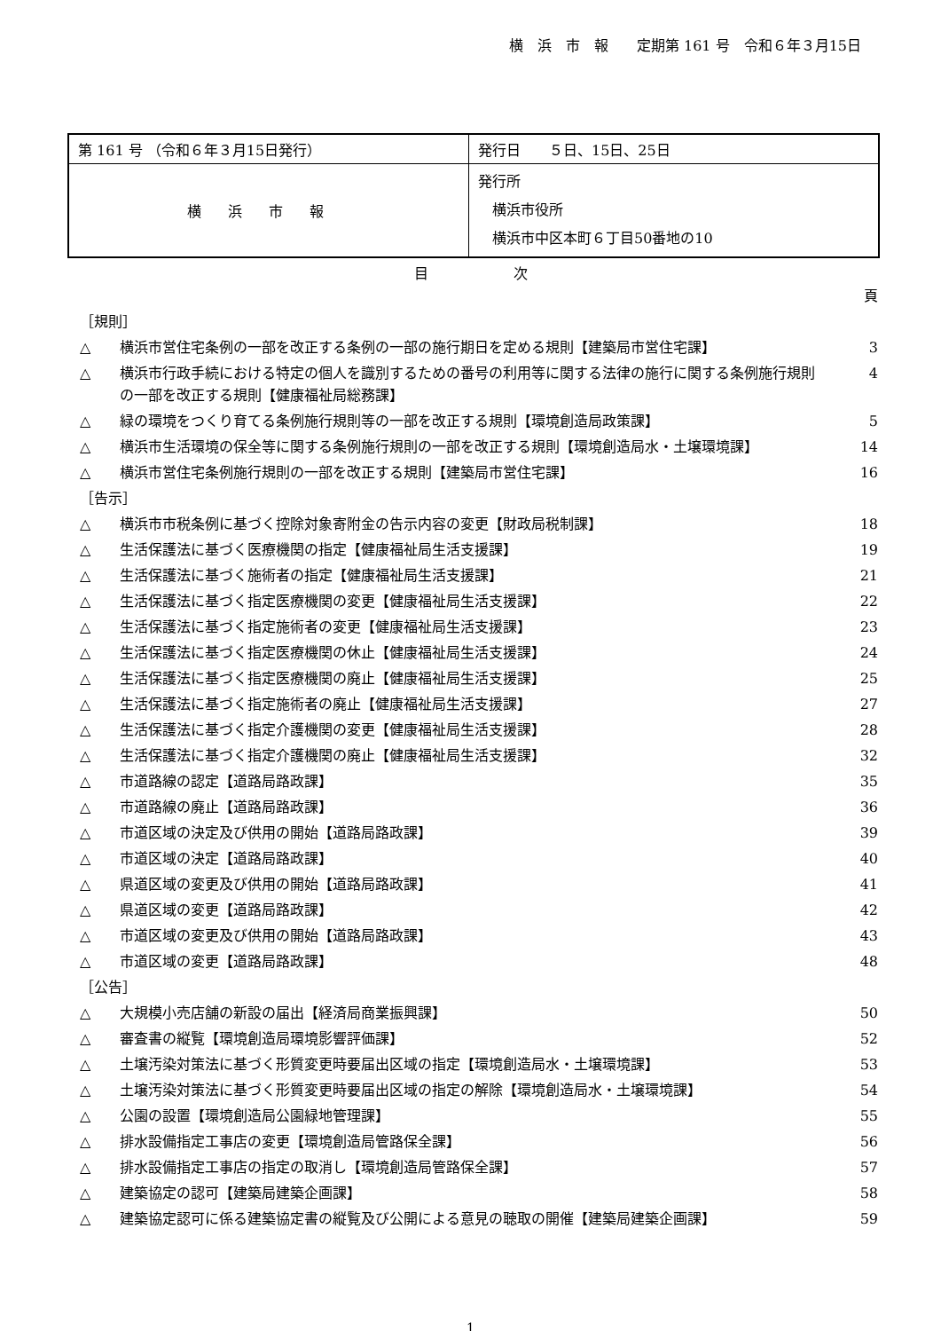横　浜　市　報　　定期第 161 号　令和６年３月15日
| 第 161 号 （令和６年３月15日発行） | 発行日 ５日、15日、25日 |
| 横浜市報 | 発行所 横浜市役所 横浜市中区本町６丁目50番地の10 |
目　　　　　　次
| | | 頁 |
| ［規則］ | | |
| △ | 横浜市営住宅条例の一部を改正する条例の一部の施行期日を定める規則【建築局市営住宅課】 | 3 |
| △ | 横浜市行政手続における特定の個人を識別するための番号の利用等に関する法律の施行に関する条例施行規則の一部を改正する規則【健康福祉局総務課】 | 4 |
| △ | 緑の環境をつくり育てる条例施行規則等の一部を改正する規則【環境創造局政策課】 | 5 |
| △ | 横浜市生活環境の保全等に関する条例施行規則の一部を改正する規則【環境創造局水・土壌環境課】 | 14 |
| △ | 横浜市営住宅条例施行規則の一部を改正する規則【建築局市営住宅課】 | 16 |
| ［告示］ | | |
| △ | 横浜市市税条例に基づく控除対象寄附金の告示内容の変更【財政局税制課】 | 18 |
| △ | 生活保護法に基づく医療機関の指定【健康福祉局生活支援課】 | 19 |
| △ | 生活保護法に基づく施術者の指定【健康福祉局生活支援課】 | 21 |
| △ | 生活保護法に基づく指定医療機関の変更【健康福祉局生活支援課】 | 22 |
| △ | 生活保護法に基づく指定施術者の変更【健康福祉局生活支援課】 | 23 |
| △ | 生活保護法に基づく指定医療機関の休止【健康福祉局生活支援課】 | 24 |
| △ | 生活保護法に基づく指定医療機関の廃止【健康福祉局生活支援課】 | 25 |
| △ | 生活保護法に基づく指定施術者の廃止【健康福祉局生活支援課】 | 27 |
| △ | 生活保護法に基づく指定介護機関の変更【健康福祉局生活支援課】 | 28 |
| △ | 生活保護法に基づく指定介護機関の廃止【健康福祉局生活支援課】 | 32 |
| △ | 市道路線の認定【道路局路政課】 | 35 |
| △ | 市道路線の廃止【道路局路政課】 | 36 |
| △ | 市道区域の決定及び供用の開始【道路局路政課】 | 39 |
| △ | 市道区域の決定【道路局路政課】 | 40 |
| △ | 県道区域の変更及び供用の開始【道路局路政課】 | 41 |
| △ | 県道区域の変更【道路局路政課】 | 42 |
| △ | 市道区域の変更及び供用の開始【道路局路政課】 | 43 |
| △ | 市道区域の変更【道路局路政課】 | 48 |
| ［公告］ | | |
| △ | 大規模小売店舗の新設の届出【経済局商業振興課】 | 50 |
| △ | 審査書の縦覧【環境創造局環境影響評価課】 | 52 |
| △ | 土壌汚染対策法に基づく形質変更時要届出区域の指定【環境創造局水・土壌環境課】 | 53 |
| △ | 土壌汚染対策法に基づく形質変更時要届出区域の指定の解除【環境創造局水・土壌環境課】 | 54 |
| △ | 公園の設置【環境創造局公園緑地管理課】 | 55 |
| △ | 排水設備指定工事店の変更【環境創造局管路保全課】 | 56 |
| △ | 排水設備指定工事店の指定の取消し【環境創造局管路保全課】 | 57 |
| △ | 建築協定の認可【建築局建築企画課】 | 58 |
| △ | 建築協定認可に係る建築協定書の縦覧及び公開による意見の聴取の開催【建築局建築企画課】 | 59 |
1